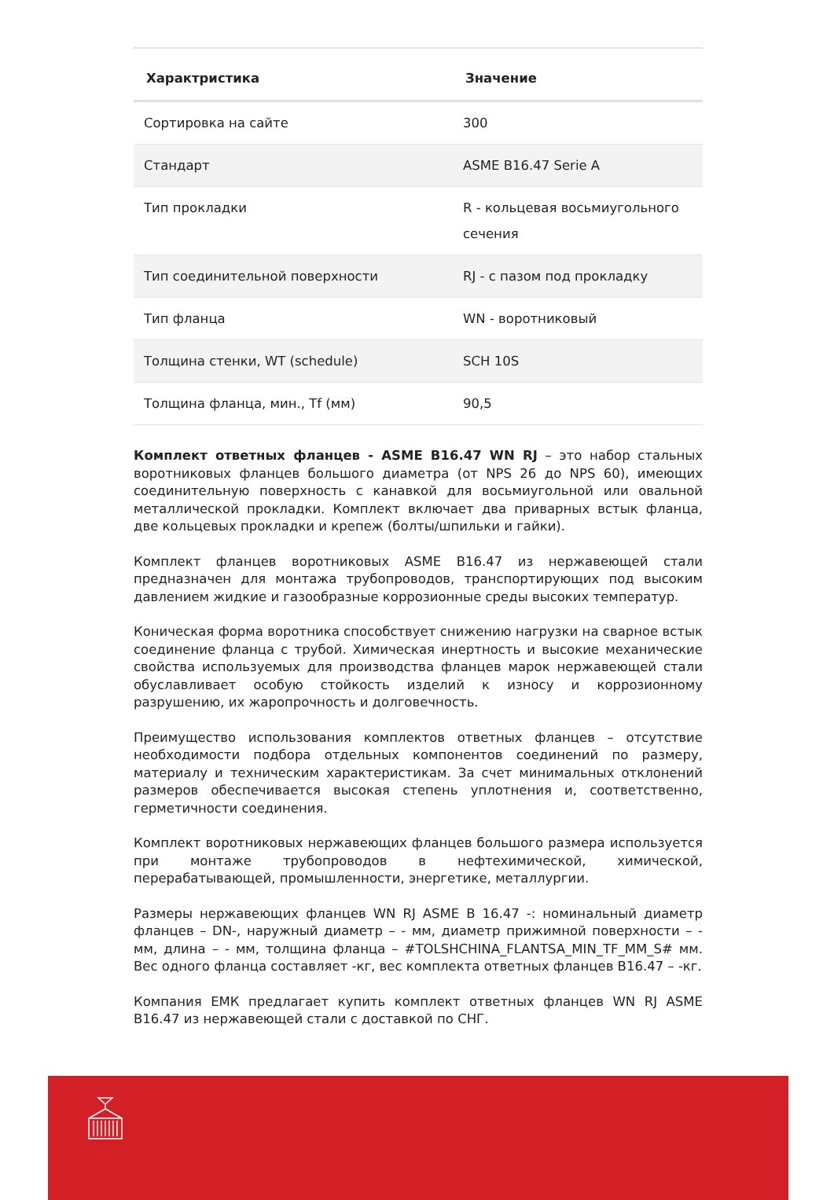| Характристика | Значение |
| --- | --- |
| Сортировка на сайте | 300 |
| Стандарт | ASME B16.47 Serie A |
| Тип прокладки | R - кольцевая восьмиугольного сечения |
| Тип соединительной поверхности | RJ - с пазом под прокладку |
| Тип фланца | WN - воротниковый |
| Толщина стенки, WT (schedule) | SCH 10S |
| Толщина фланца, мин., Tf (мм) | 90,5 |
Комплект ответных фланцев - ASME B16.47 WN RJ – это набор стальных воротниковых фланцев большого диаметра (от NPS 26 до NPS 60), имеющих соединительную поверхность с канавкой для восьмиугольной или овальной металлической прокладки. Комплект включает два приварных встык фланца, две кольцевых прокладки и крепеж (болты/шпильки и гайки).
Комплект фланцев воротниковых ASME B16.47 из нержавеющей стали предназначен для монтажа трубопроводов, транспортирующих под высоким давлением жидкие и газообразные коррозионные среды высоких температур.
Коническая форма воротника способствует снижению нагрузки на сварное встык соединение фланца с трубой. Химическая инертность и высокие механические свойства используемых для производства фланцев марок нержавеющей стали обуславливает особую стойкость изделий к износу и коррозионному разрушению, их жаропрочность и долговечность.
Преимущество использования комплектов ответных фланцев – отсутствие необходимости подбора отдельных компонентов соединений по размеру, материалу и техническим характеристикам. За счет минимальных отклонений размеров обеспечивается высокая степень уплотнения и, соответственно, герметичности соединения.
Комплект воротниковых нержавеющих фланцев большого размера используется при монтаже трубопроводов в нефтехимической, химической, перерабатывающей, промышленности, энергетике, металлургии.
Размеры нержавеющих фланцев WN RJ ASME B 16.47 -: номинальный диаметр фланцев – DN-, наружный диаметр – - мм, диаметр прижимной поверхности – - мм, длина – - мм, толщина фланца – #TOLSHCHINA_FLANTSA_MIN_TF_MM_S# мм. Вес одного фланца составляет -кг, вес комплекта ответных фланцев B16.47 – -кг.
Компания ЕМК предлагает купить комплект ответных фланцев WN RJ ASME B16.47 из нержавеющей стали с доставкой по СНГ.